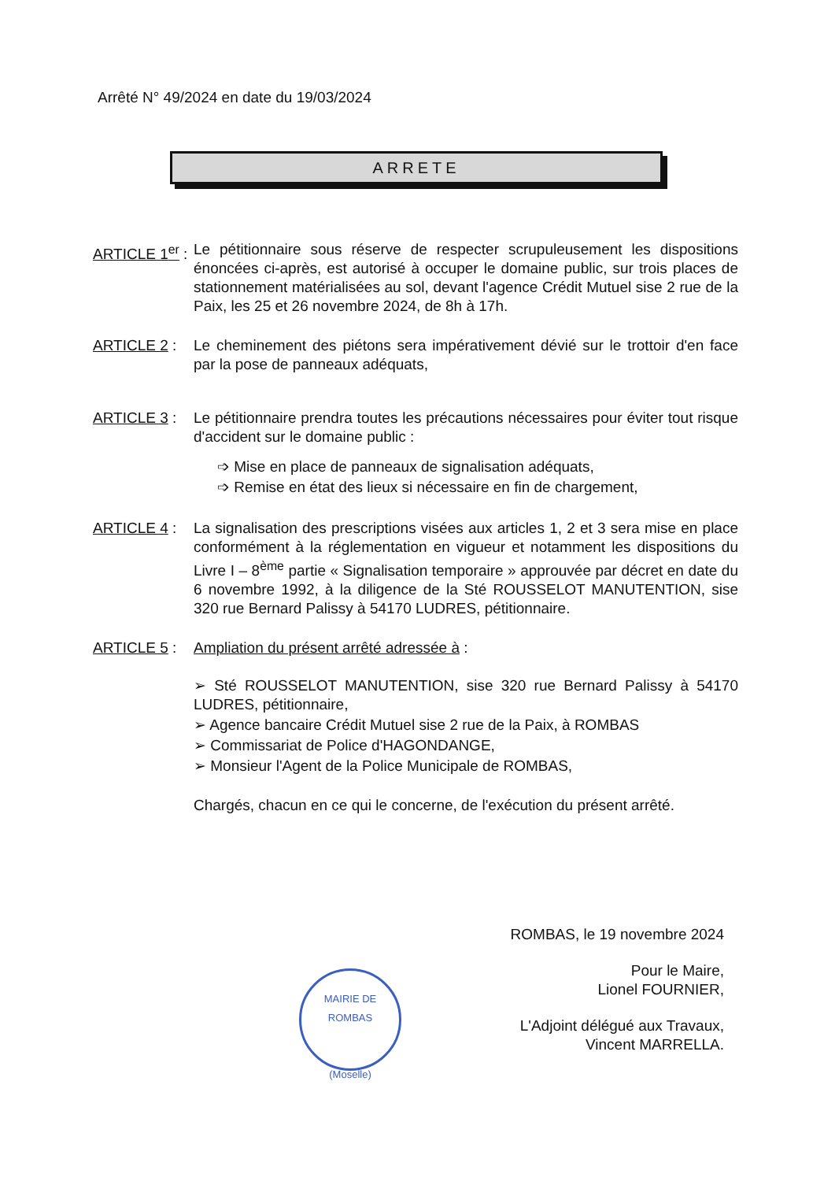Arrêté N° 49/2024 en date du 19/03/2024
ARRETE
ARTICLE 1<sup>er</sup> :
Le pétitionnaire sous réserve de respecter scrupuleusement les dispositions énoncées ci-après, est autorisé à occuper le domaine public, sur trois places de stationnement matérialisées au sol, devant l'agence Crédit Mutuel sise 2 rue de la Paix, les 25 et 26 novembre 2024, de 8h à 17h.
ARTICLE 2 : Le cheminement des piétons sera impérativement dévié sur le trottoir d'en face par la pose de panneaux adéquats,
ARTICLE 3 : Le pétitionnaire prendra toutes les précautions nécessaires pour éviter tout risque d'accident sur le domaine public :
➩ Mise en place de panneaux de signalisation adéquats,
➩ Remise en état des lieux si nécessaire en fin de chargement,
ARTICLE 4 : La signalisation des prescriptions visées aux articles 1, 2 et 3 sera mise en place conformément à la réglementation en vigueur et notamment les dispositions du Livre I – 8<sup>ème</sup> partie « Signalisation temporaire » approuvée par décret en date du 6 novembre 1992, à la diligence de la Sté ROUSSELOT MANUTENTION, sise 320 rue Bernard Palissy à 54170 LUDRES, pétitionnaire.
ARTICLE 5 : Ampliation du présent arrêté adressée à :
➢ Sté ROUSSELOT MANUTENTION, sise 320 rue Bernard Palissy à 54170 LUDRES, pétitionnaire,
➢ Agence bancaire Crédit Mutuel sise 2 rue de la Paix, à ROMBAS
➢ Commissariat de Police d'HAGONDANGE,
➢ Monsieur l'Agent de la Police Municipale de ROMBAS,
Chargés, chacun en ce qui le concerne, de l'exécution du présent arrêté.
ROMBAS, le 19 novembre 2024
Pour le Maire,
Lionel FOURNIER,
L'Adjoint délégué aux Travaux,
Vincent MARRELLA.
MAIRIE DE ROMBAS
(Moselle)